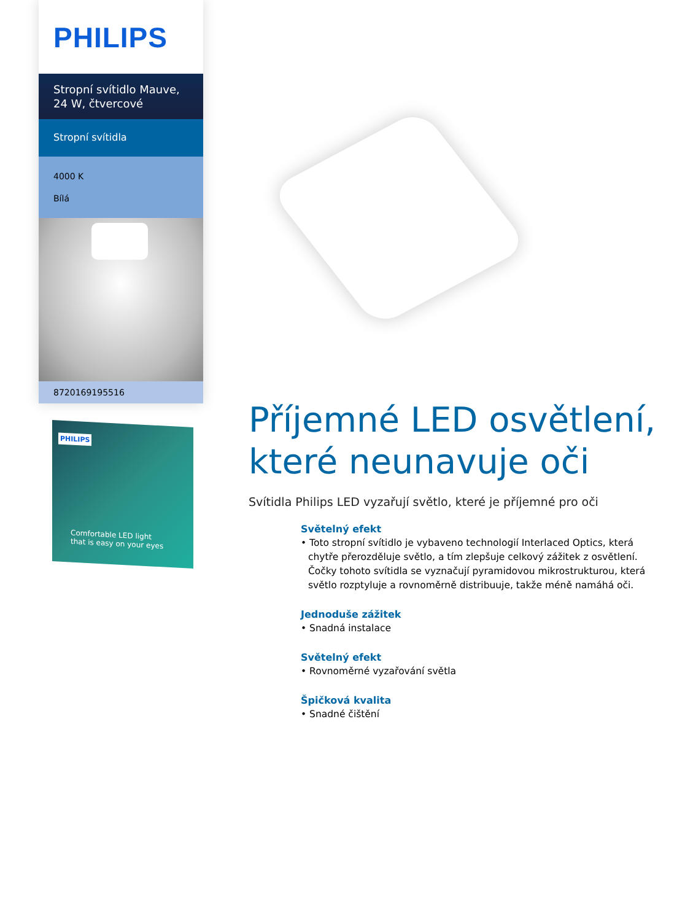PHILIPS
Stropní svítidlo Mauve, 24 W, čtvercové
Stropní svítidla
4000 K
Bílá
8720169195516
PHILIPS
Comfortable LED light
that is easy on your eyes
Příjemné LED osvětlení, které neunavuje oči
Svítidla Philips LED vyzařují světlo, které je příjemné pro oči
Světelný efekt
• Toto stropní svítidlo je vybaveno technologií Interlaced Optics, která chytře přerozděluje světlo, a tím zlepšuje celkový zážitek z osvětlení. Čočky tohoto svítidla se vyznačují pyramidovou mikrostrukturou, která světlo rozptyluje a rovnoměrně distribuuje, takže méně namáhá oči.
Jednoduše zážitek
• Snadná instalace
Světelný efekt
• Rovnoměrné vyzařování světla
Špičková kvalita
• Snadné čištění